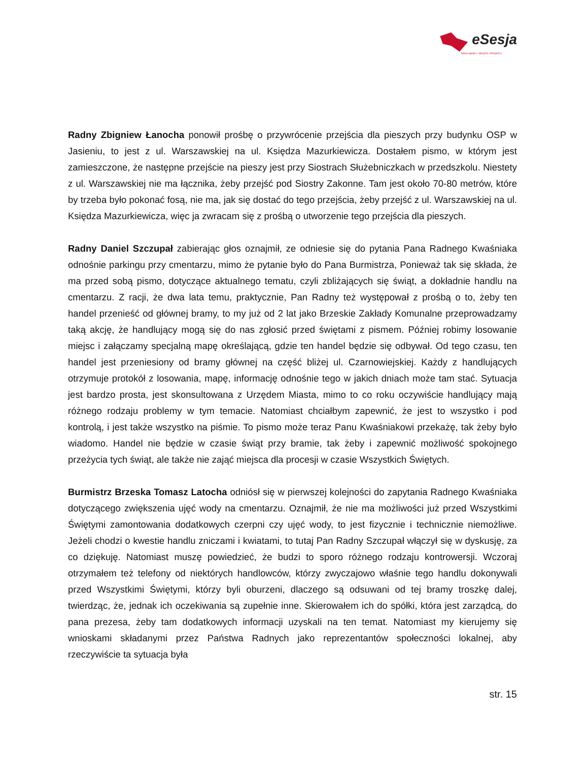eSesja
RADA GMINY / MIASTA / POWIATU
Radny Zbigniew Łanocha ponowił prośbę o przywrócenie przejścia dla pieszych przy budynku OSP w Jasieniu, to jest z ul. Warszawskiej na ul. Księdza Mazurkiewicza. Dostałem pismo, w którym jest zamieszczone, że następne przejście na pieszy jest przy Siostrach Służebniczkach w przedszkolu. Niestety z ul. Warszawskiej nie ma łącznika, żeby przejść pod Siostry Zakonne. Tam jest około 70-80 metrów, które by trzeba było pokonać fosą, nie ma, jak się dostać do tego przejścia, żeby przejść z ul. Warszawskiej na ul. Księdza Mazurkiewicza, więc ja zwracam się z prośbą o utworzenie tego przejścia dla pieszych.
Radny Daniel Szczupał zabierając głos oznajmił, ze odniesie się do pytania Pana Radnego Kwaśniaka odnośnie parkingu przy cmentarzu, mimo że pytanie było do Pana Burmistrza, Ponieważ tak się składa, że ma przed sobą pismo, dotyczące aktualnego tematu, czyli zbliżających się świąt, a dokładnie handlu na cmentarzu. Z racji, że dwa lata temu, praktycznie, Pan Radny też występował z prośbą o to, żeby ten handel przenieść od głównej bramy, to my już od 2 lat jako Brzeskie Zakłady Komunalne przeprowadzamy taką akcję, że handlujący mogą się do nas zgłosić przed świętami z pismem. Później robimy losowanie miejsc i załączamy specjalną mapę określającą, gdzie ten handel będzie się odbywał. Od tego czasu, ten handel jest przeniesiony od bramy głównej na część bliżej ul. Czarnowiejskiej. Każdy z handlujących otrzymuje protokół z losowania, mapę, informację odnośnie tego w jakich dniach może tam stać. Sytuacja jest bardzo prosta, jest skonsultowana z Urzędem Miasta, mimo to co roku oczywiście handlujący mają różnego rodzaju problemy w tym temacie. Natomiast chciałbym zapewnić, że jest to wszystko i pod kontrolą, i jest także wszystko na piśmie. To pismo może teraz Panu Kwaśniakowi przekażę, tak żeby było wiadomo. Handel nie będzie w czasie świąt przy bramie, tak żeby i zapewnić możliwość spokojnego przeżycia tych świąt, ale także nie zająć miejsca dla procesji w czasie Wszystkich Świętych.
Burmistrz Brzeska Tomasz Latocha odniósł się w pierwszej kolejności do zapytania Radnego Kwaśniaka dotyczącego zwiększenia ujęć wody na cmentarzu. Oznajmił, że nie ma możliwości już przed Wszystkimi Świętymi zamontowania dodatkowych czerpni czy ujęć wody, to jest fizycznie i technicznie niemożliwe. Jeżeli chodzi o kwestie handlu zniczami i kwiatami, to tutaj Pan Radny Szczupał włączył się w dyskusję, za co dziękuję. Natomiast muszę powiedzieć, że budzi to sporo różnego rodzaju kontrowersji. Wczoraj otrzymałem też telefony od niektórych handlowców, którzy zwyczajowo właśnie tego handlu dokonywali przed Wszystkimi Świętymi, którzy byli oburzeni, dlaczego są odsuwani od tej bramy troszkę dalej, twierdząc, że, jednak ich oczekiwania są zupełnie inne. Skierowałem ich do spółki, która jest zarządcą, do pana prezesa, żeby tam dodatkowych informacji uzyskali na ten temat. Natomiast my kierujemy się wnioskami składanymi przez Państwa Radnych jako reprezentantów społeczności lokalnej, aby rzeczywiście ta sytuacja była
str. 15